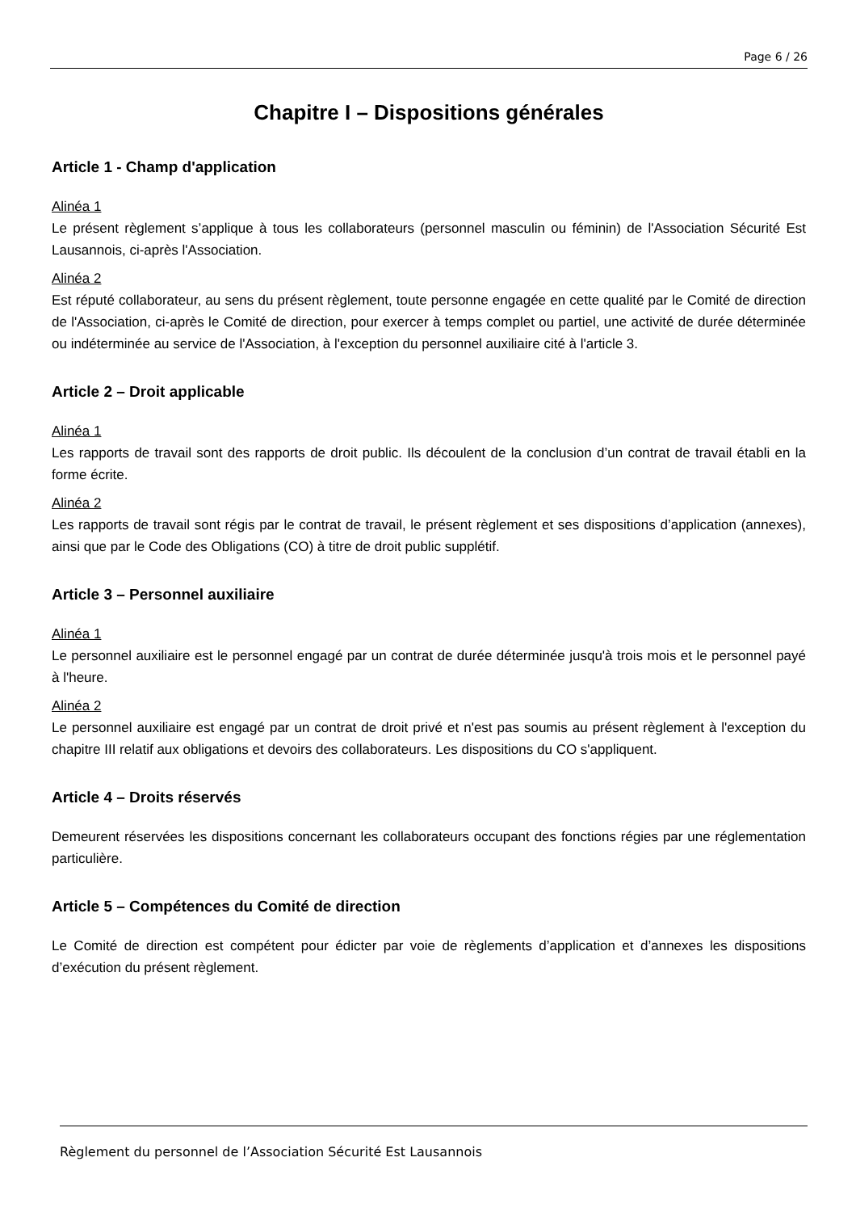Page 6 / 26
Chapitre I – Dispositions générales
Article 1 - Champ d'application
Alinéa 1
Le présent règlement s’applique à tous les collaborateurs (personnel masculin ou féminin) de l'Association Sécurité Est Lausannois, ci-après l'Association.
Alinéa 2
Est réputé collaborateur, au sens du présent règlement, toute personne engagée en cette qualité par le Comité de direction de l'Association, ci-après le Comité de direction, pour exercer à temps complet ou partiel, une activité de durée déterminée ou indéterminée au service de l'Association, à l'exception du personnel auxiliaire cité à l'article 3.
Article 2 – Droit applicable
Alinéa 1
Les rapports de travail sont des rapports de droit public. Ils découlent de la conclusion d’un contrat de travail établi en la forme écrite.
Alinéa 2
Les rapports de travail sont régis par le contrat de travail, le présent règlement et ses dispositions d’application (annexes), ainsi que par le Code des Obligations (CO) à titre de droit public supplétif.
Article 3 – Personnel auxiliaire
Alinéa 1
Le personnel auxiliaire est le personnel engagé par un contrat de durée déterminée jusqu'à trois mois et le personnel payé à l'heure.
Alinéa 2
Le personnel auxiliaire est engagé par un contrat de droit privé et n'est pas soumis au présent règlement à l'exception du chapitre III relatif aux obligations et devoirs des collaborateurs. Les dispositions du CO s'appliquent.
Article 4 – Droits réservés
Demeurent réservées les dispositions concernant les collaborateurs occupant des fonctions régies par une réglementation particulière.
Article 5 – Compétences du Comité de direction
Le Comité de direction est compétent pour édicter par voie de règlements d’application et d’annexes les dispositions d’exécution du présent règlement.
Règlement du personnel de l’Association Sécurité Est Lausannois